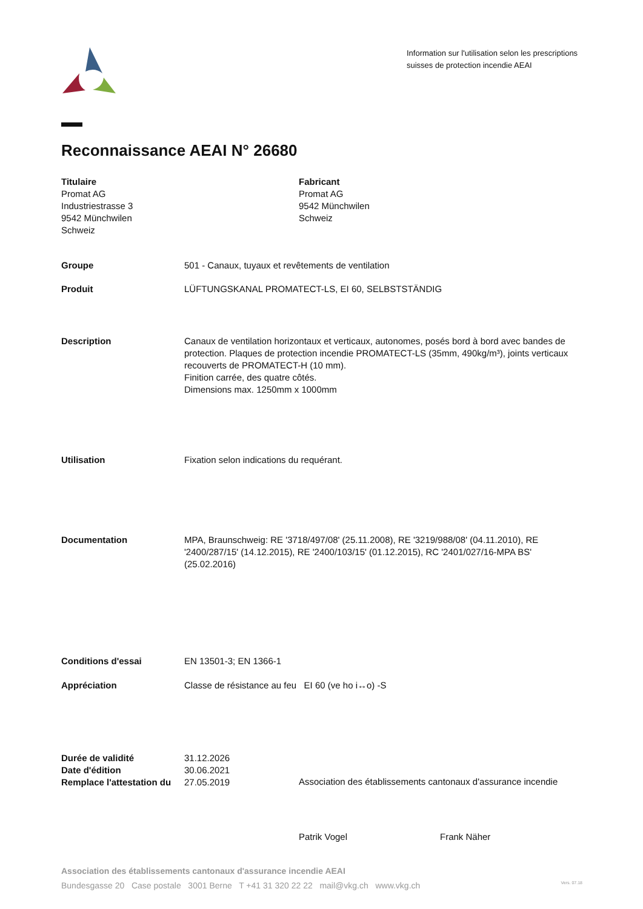Information sur l'utilisation selon les prescriptions suisses de protection incendie AEAI
Reconnaissance AEAI N° 26680
Titulaire
Promat AG
Industriestrasse 3
9542 Münchwilen
Schweiz
Fabricant
Promat AG
9542 Münchwilen
Schweiz
Groupe 501 - Canaux, tuyaux et revêtements de ventilation
Produit LÜFTUNGSKANAL PROMATECT-LS, EI 60, SELBSTSTÄNDIG
Description Canaux de ventilation horizontaux et verticaux, autonomes, posés bord à bord avec bandes de protection. Plaques de protection incendie PROMATECT-LS (35mm, 490kg/m³), joints verticaux recouverts de PROMATECT-H (10 mm).
Finition carrée, des quatre côtés.
Dimensions max. 1250mm x 1000mm
Utilisation Fixation selon indications du requérant.
Documentation MPA, Braunschweig: RE '3718/497/08' (25.11.2008), RE '3219/988/08' (04.11.2010), RE '2400/287/15' (14.12.2015), RE '2400/103/15' (01.12.2015), RC '2401/027/16-MPA BS' (25.02.2016)
Conditions d'essai EN 13501-3; EN 1366-1
Appréciation Classe de résistance au feu EI 60 (ve ho i↔o) -S
Durée de validité 31.12.2026
Date d'édition 30.06.2021
Remplace l'attestation du
27.05.2019
Association des établissements cantonaux d'assurance incendie
Patrik Vogel Frank Näher
Association des établissements cantonaux d'assurance incendie AEAI
Bundesgasse 20 Case postale 3001 Berne T +41 31 320 22 22 mail@vkg.ch www.vkg.ch Vers. 07.18